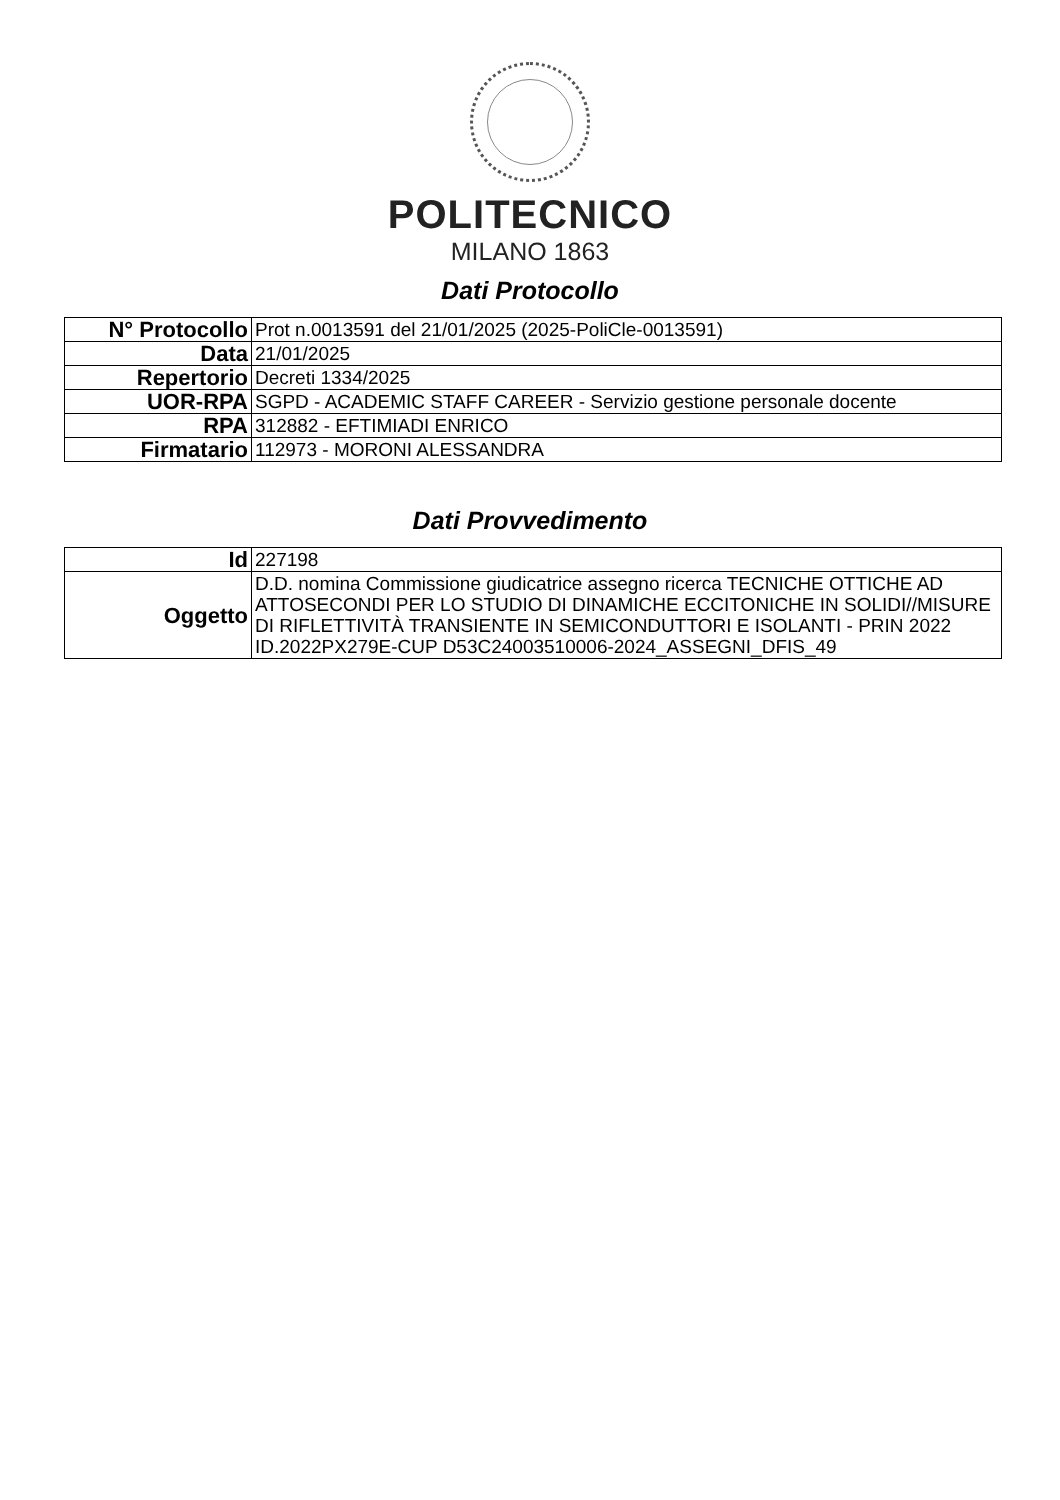POLITECNICO
MILANO 1863
Dati Protocollo
| N° Protocollo | Prot n.0013591 del 21/01/2025 (2025-PoliCle-0013591) |
| Data | 21/01/2025 |
| Repertorio | Decreti 1334/2025 |
| UOR-RPA | SGPD - ACADEMIC STAFF CAREER - Servizio gestione personale docente |
| RPA | 312882 - EFTIMIADI ENRICO |
| Firmatario | 112973 - MORONI ALESSANDRA |
Dati Provvedimento
| Id | 227198 |
| Oggetto | D.D. nomina Commissione giudicatrice assegno ricerca TECNICHE OTTICHE AD ATTOSECONDI PER LO STUDIO DI DINAMICHE ECCITONICHE IN SOLIDI//MISURE DI RIFLETTIVITÀ TRANSIENTE IN SEMICONDUTTORI E ISOLANTI - PRIN 2022 ID.2022PX279E-CUP D53C24003510006-2024_ASSEGNI_DFIS_49 |